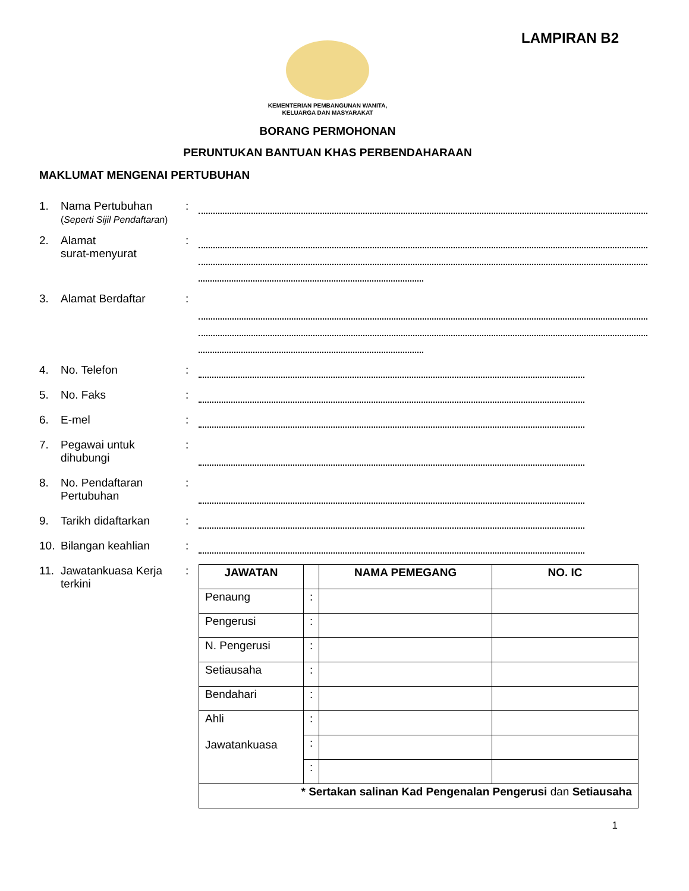LAMPIRAN B2
KEMENTERIAN PEMBANGUNAN WANITA,
KELUARGA DAN MASYARAKAT
BORANG PERMOHONAN
PERUNTUKAN BANTUAN KHAS PERBENDAHARAAN
MAKLUMAT MENGENAI PERTUBUHAN
1. Nama Pertubuhan
(Seperti Sijil Pendaftaran)
:
2. Alamat
surat-menyurat
:
3. Alamat Berdaftar :
4. No. Telefon :
5. No. Faks :
6. E-mel :
7. Pegawai untuk dihubungi
:
8. No. Pendaftaran Pertubuhan
:
9. Tarikh didaftarkan :
10. Bilangan keahlian :
11. Jawatankuasa Kerja terkini
:
| JAWATAN | | NAMA PEMEGANG | NO. IC |
| --- | --- | --- | --- |
| Penaung | : | | |
| Pengerusi | : | | |
| N. Pengerusi | : | | |
| Setiausaha | : | | |
| Bendahari | : | | |
| Ahli Jawatankuasa | : | | |
| | : | | |
| | : | | |
| * Sertakan salinan Kad Pengenalan Pengerusi dan Setiausaha | | | |
1